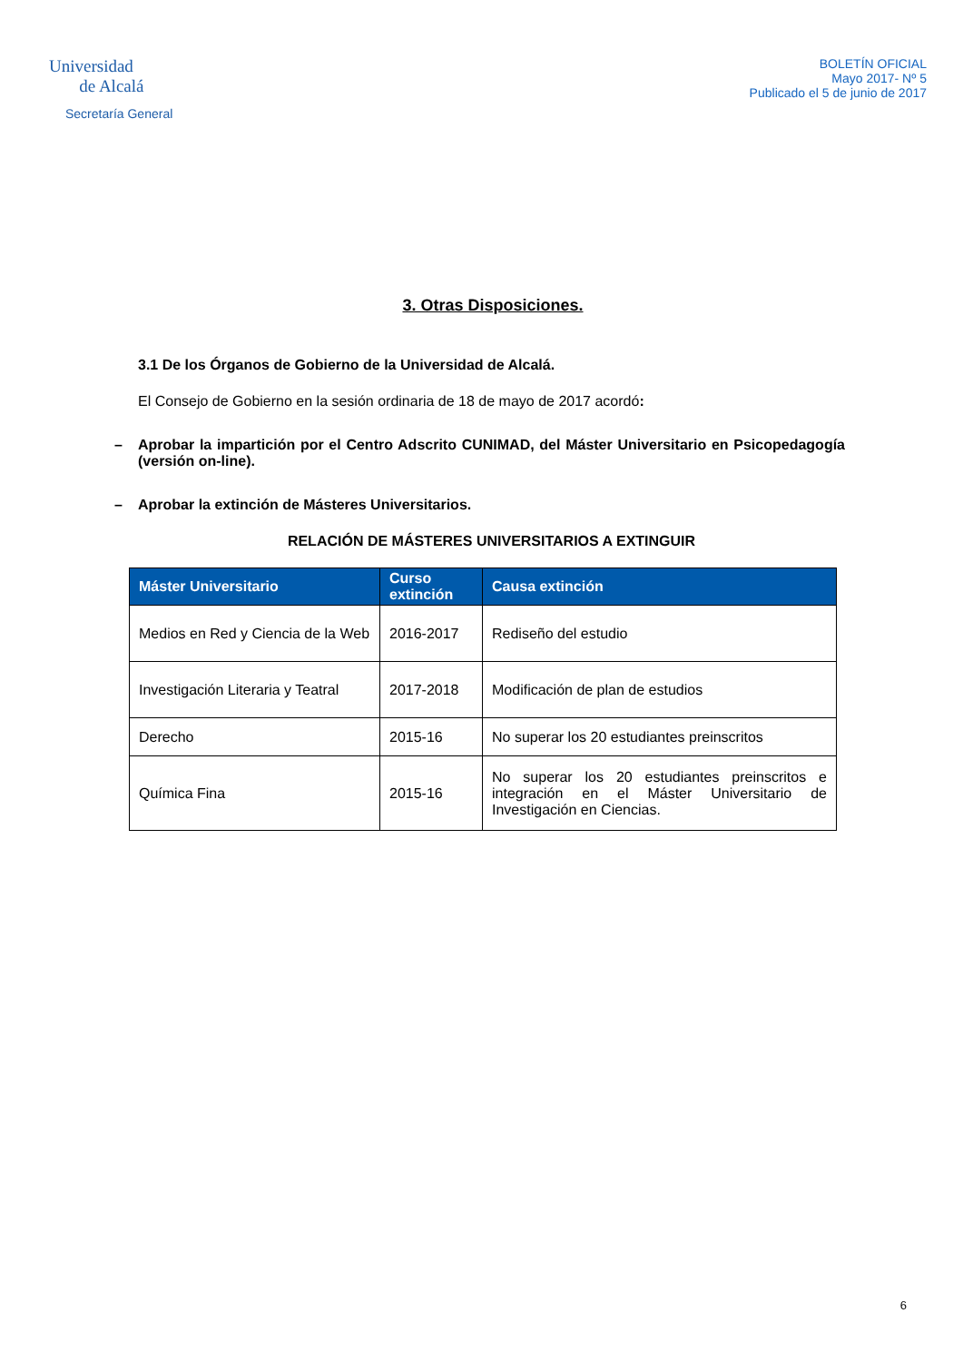Universidad
de Alcalá
Secretaría General
BOLETÍN OFICIAL
Mayo 2017- Nº 5
Publicado el 5 de junio de 2017
3. Otras Disposiciones.
3.1 De los Órganos de Gobierno de la Universidad de Alcalá.
El Consejo de Gobierno en la sesión ordinaria de 18 de mayo de 2017 acordó:
– Aprobar la impartición por el Centro Adscrito CUNIMAD, del Máster Universitario en Psicopedagogía (versión on-line).
– Aprobar la extinción de Másteres Universitarios.
RELACIÓN DE MÁSTERES UNIVERSITARIOS A EXTINGUIR
| Máster Universitario | Curso extinción | Causa extinción |
| --- | --- | --- |
| Medios en Red y Ciencia de la Web | 2016-2017 | Rediseño del estudio |
| Investigación Literaria y Teatral | 2017-2018 | Modificación de plan de estudios |
| Derecho | 2015-16 | No superar los 20 estudiantes preinscritos |
| Química Fina | 2015-16 | No superar los 20 estudiantes preinscritos e integración en el Máster Universitario de Investigación en Ciencias. |
6